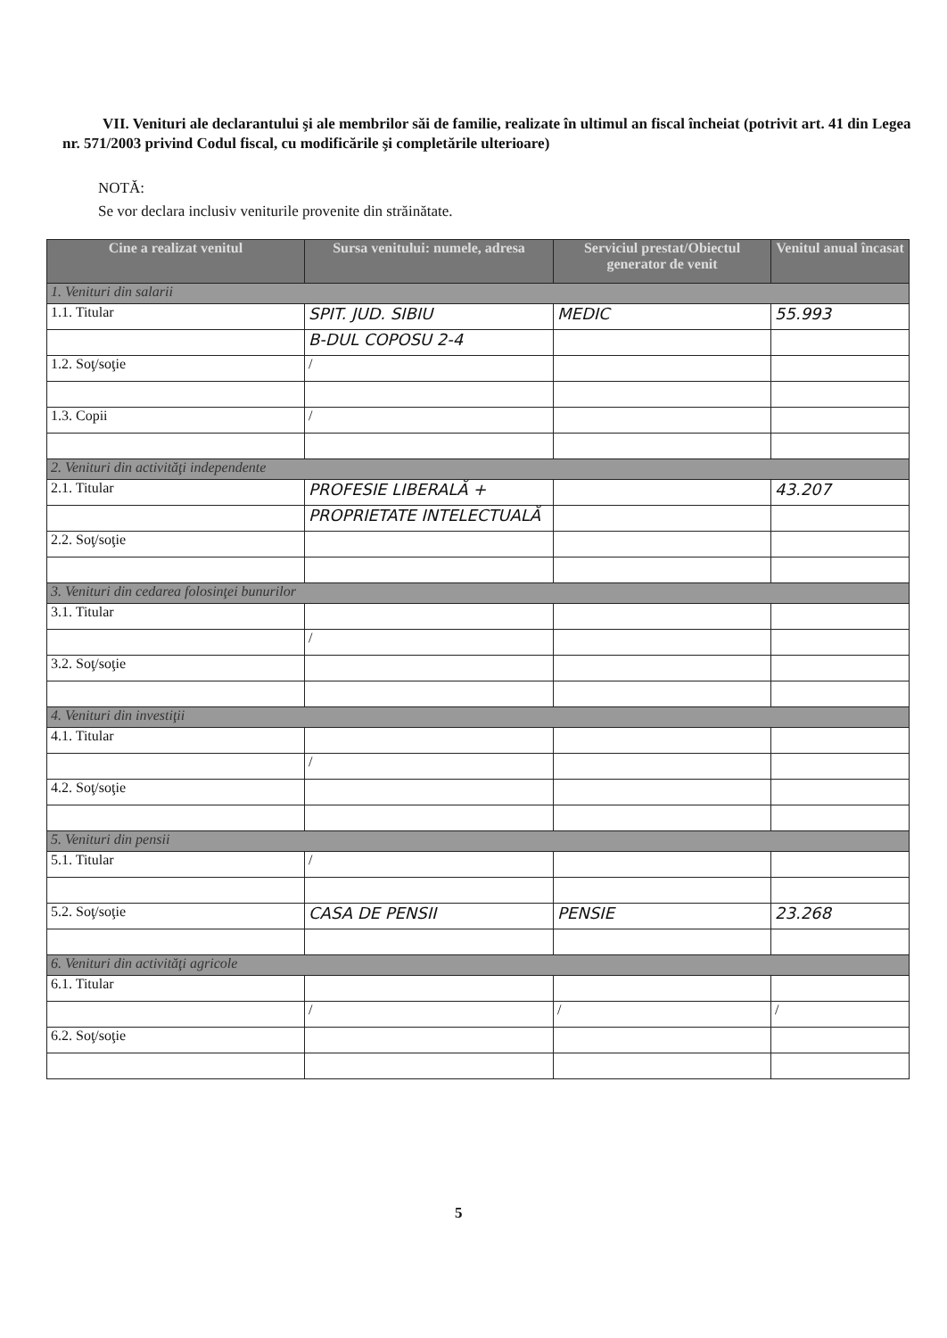VII. Venituri ale declarantului şi ale membrilor săi de familie, realizate în ultimul an fiscal încheiat (potrivit art. 41 din Legea nr. 571/2003 privind Codul fiscal, cu modificările şi completările ulterioare)
NOTĂ:
Se vor declara inclusiv veniturile provenite din străinătate.
| Cine a realizat venitul | Sursa venitului: numele, adresa | Serviciul prestat/Obiectul generator de venit | Venitul anual încasat |
| --- | --- | --- | --- |
| 1. Venituri din salarii | | | |
| 1.1. Titular | SPIT. JUD. SIBIU | MEDIC | 55.993 |
| | B-DUL COPOSU 2-4 | | |
| 1.2. Soţ/soţie | / | | |
| 1.3. Copii | / | | |
| 2. Venituri din activităţi independente | | | |
| 2.1. Titular | PROFESIE LIBERALĂ + | | 43.207 |
| | PROPRIETATE INTELECTUALĂ | | |
| 2.2. Soţ/soţie | | | |
| 3. Venituri din cedarea folosinţei bunurilor | | | |
| 3.1. Titular | | | |
| | / | | |
| 3.2. Soţ/soţie | | | |
| 4. Venituri din investiţii | | | |
| 4.1. Titular | | | |
| | / | | |
| 4.2. Soţ/soţie | | | |
| 5. Venituri din pensii | | | |
| 5.1. Titular | / | | |
| 5.2. Soţ/soţie | CASA DE PENSII | PENSIE | 23.268 |
| 6. Venituri din activităţi agricole | | | |
| 6.1. Titular | | | |
| | / | / | / |
| 6.2. Soţ/soţie | | | |
5